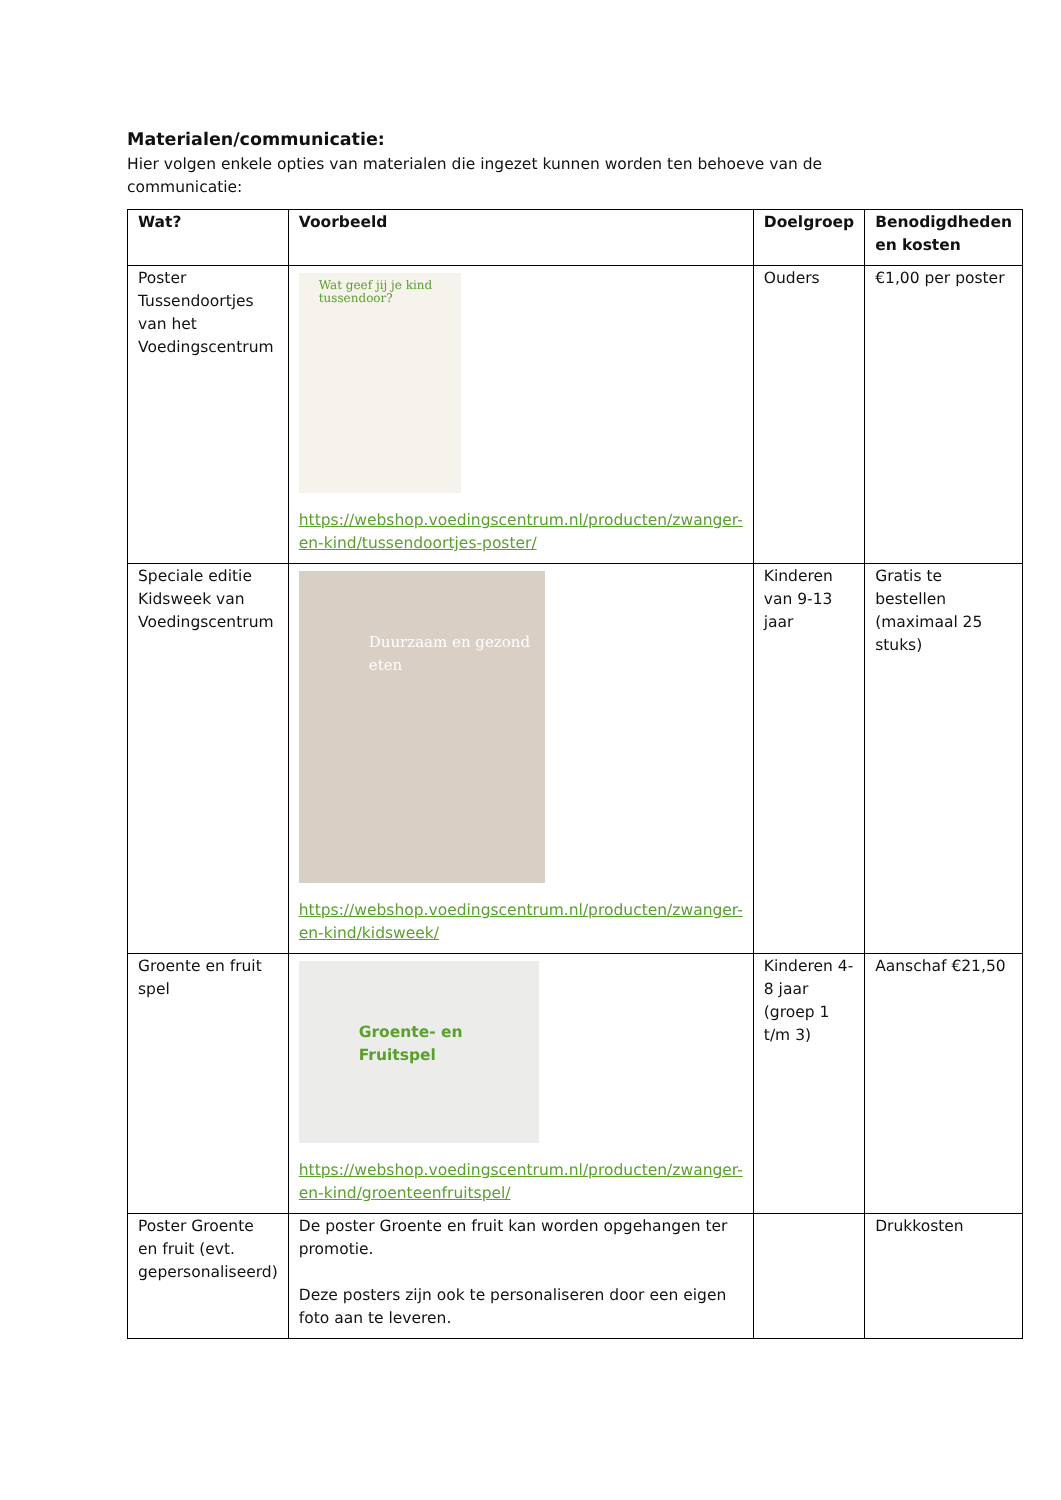Materialen/communicatie:
Hier volgen enkele opties van materialen die ingezet kunnen worden ten behoeve van de communicatie:
| Wat? | Voorbeeld | Doelgroep | Benodigdheden en kosten |
| --- | --- | --- | --- |
| Poster Tussendoortjes van het Voedingscentrum | Wat geef jij je kind tussendoor? https://webshop.voedingscentrum.nl/producten/zwanger-en-kind/tussendoortjes-poster/ | Ouders | €1,00 per poster |
| Speciale editie Kidsweek van Voedingscentrum | Duurzaam en gezond eten https://webshop.voedingscentrum.nl/producten/zwanger-en-kind/kidsweek/ | Kinderen van 9-13 jaar | Gratis te bestellen (maximaal 25 stuks) |
| Groente en fruit spel | Groente- en Fruitspel https://webshop.voedingscentrum.nl/producten/zwanger-en-kind/groenteenfruitspel/ | Kinderen 4-8 jaar (groep 1 t/m 3) | Aanschaf €21,50 |
| Poster Groente en fruit (evt. gepersonaliseerd) | De poster Groente en fruit kan worden opgehangen ter promotie. Deze posters zijn ook te personaliseren door een eigen foto aan te leveren. | | Drukkosten |